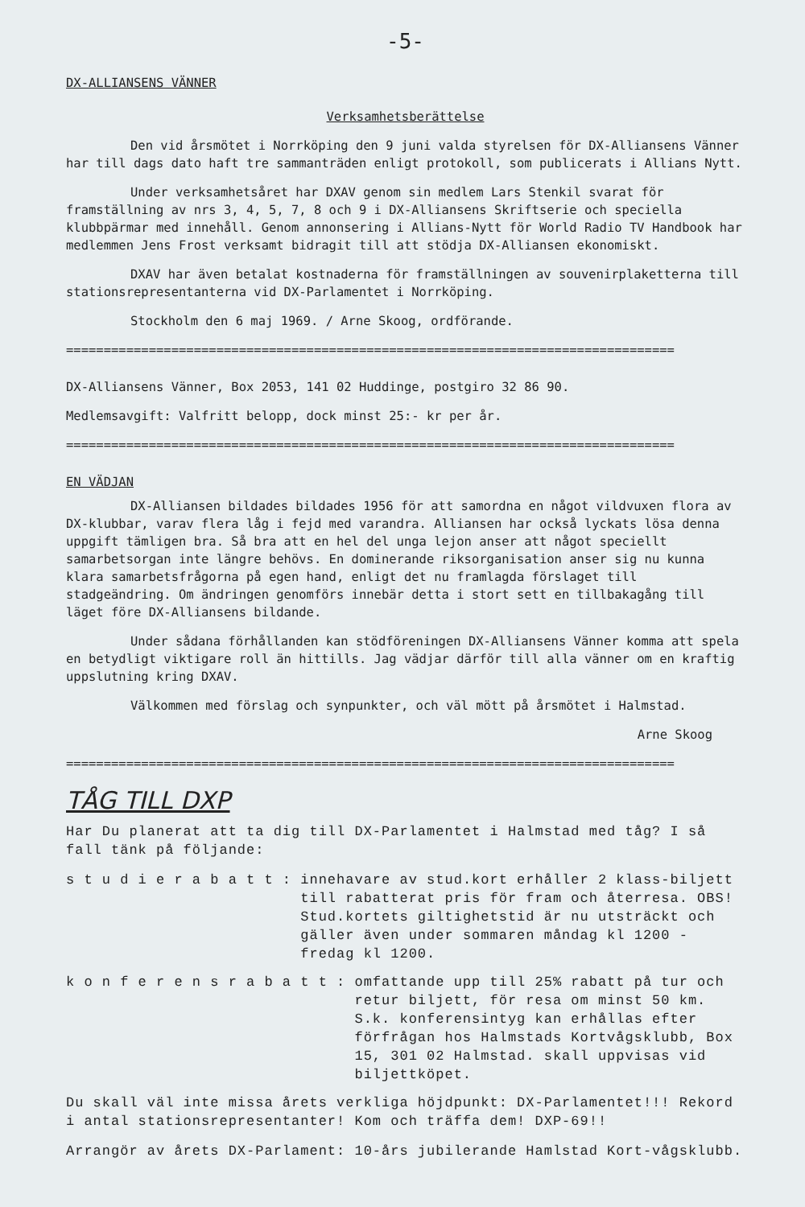-5-
DX-ALLIANSENS VÄNNER
Verksamhetsberättelse
Den vid årsmötet i Norrköping den 9 juni valda styrelsen för DX-Alliansens Vänner har till dags dato haft tre sammanträden enligt protokoll, som publicerats i Allians Nytt.
Under verksamhetsåret har DXAV genom sin medlem Lars Stenkil svarat för framställning av nrs 3, 4, 5, 7, 8 och 9 i DX-Alliansens Skriftserie och speciella klubbpärmar med innehåll. Genom annonsering i Allians-Nytt för World Radio TV Handbook har medlemmen Jens Frost verksamt bidragit till att stödja DX-Alliansen ekonomiskt.
DXAV har även betalat kostnaderna för framställningen av souvenirplaketterna till stationsrepresentanterna vid DX-Parlamentet i Norrköping.
Stockholm den 6 maj 1969. / Arne Skoog, ordförande.
=================================================================================
DX-Alliansens Vänner, Box 2053, 141 02 Huddinge, postgiro 32 86 90.
Medlemsavgift: Valfritt belopp, dock minst 25:- kr per år.
=================================================================================
EN VÄDJAN
DX-Alliansen bildades bildades 1956 för att samordna en något vildvuxen flora av DX-klubbar, varav flera låg i fejd med varandra. Alliansen har också lyckats lösa denna uppgift tämligen bra. Så bra att en hel del unga lejon anser att något speciellt samarbetsorgan inte längre behövs. En dominerande riksorganisation anser sig nu kunna klara samarbetsfrågorna på egen hand, enligt det nu framlagda förslaget till stadgeändring. Om ändringen genomförs innebär detta i stort sett en tillbakagång till läget före DX-Alliansens bildande.
Under sådana förhållanden kan stödföreningen DX-Alliansens Vänner komma att spela en betydligt viktigare roll än hittills. Jag vädjar därför till alla vänner om en kraftig uppslutning kring DXAV.
Välkommen med förslag och synpunkter, och väl mött på årsmötet i Halmstad.
Arne Skoog
=================================================================================
TÅG TILL DXP
Har Du planerat att ta dig till DX-Parlamentet i Halmstad med tåg? I så fall tänk på följande:
s t u d i e r a b a t t : innehavare av stud.kort erhåller 2 klass-biljett till rabatterat pris för fram och återresa. OBS! Stud.kortets giltighetstid är nu utsträckt och gäller även under sommaren måndag kl 1200 - fredag kl 1200.
k o n f e r e n s r a b a t t : omfattande upp till 25% rabatt på tur och retur biljett, för resa om minst 50 km. S.k. konferensintyg kan erhållas efter förfrågan hos Halmstads Kortvågsklubb, Box 15, 301 02 Halmstad. skall uppvisas vid biljettköpet.
Du skall väl inte missa årets verkliga höjdpunkt: DX-Parlamentet!!! Rekord i antal stationsrepresentanter! Kom och träffa dem! DXP-69!!
Arrangör av årets DX-Parlament: 10-års jubilerande Hamlstad Kort-vågsklubb.